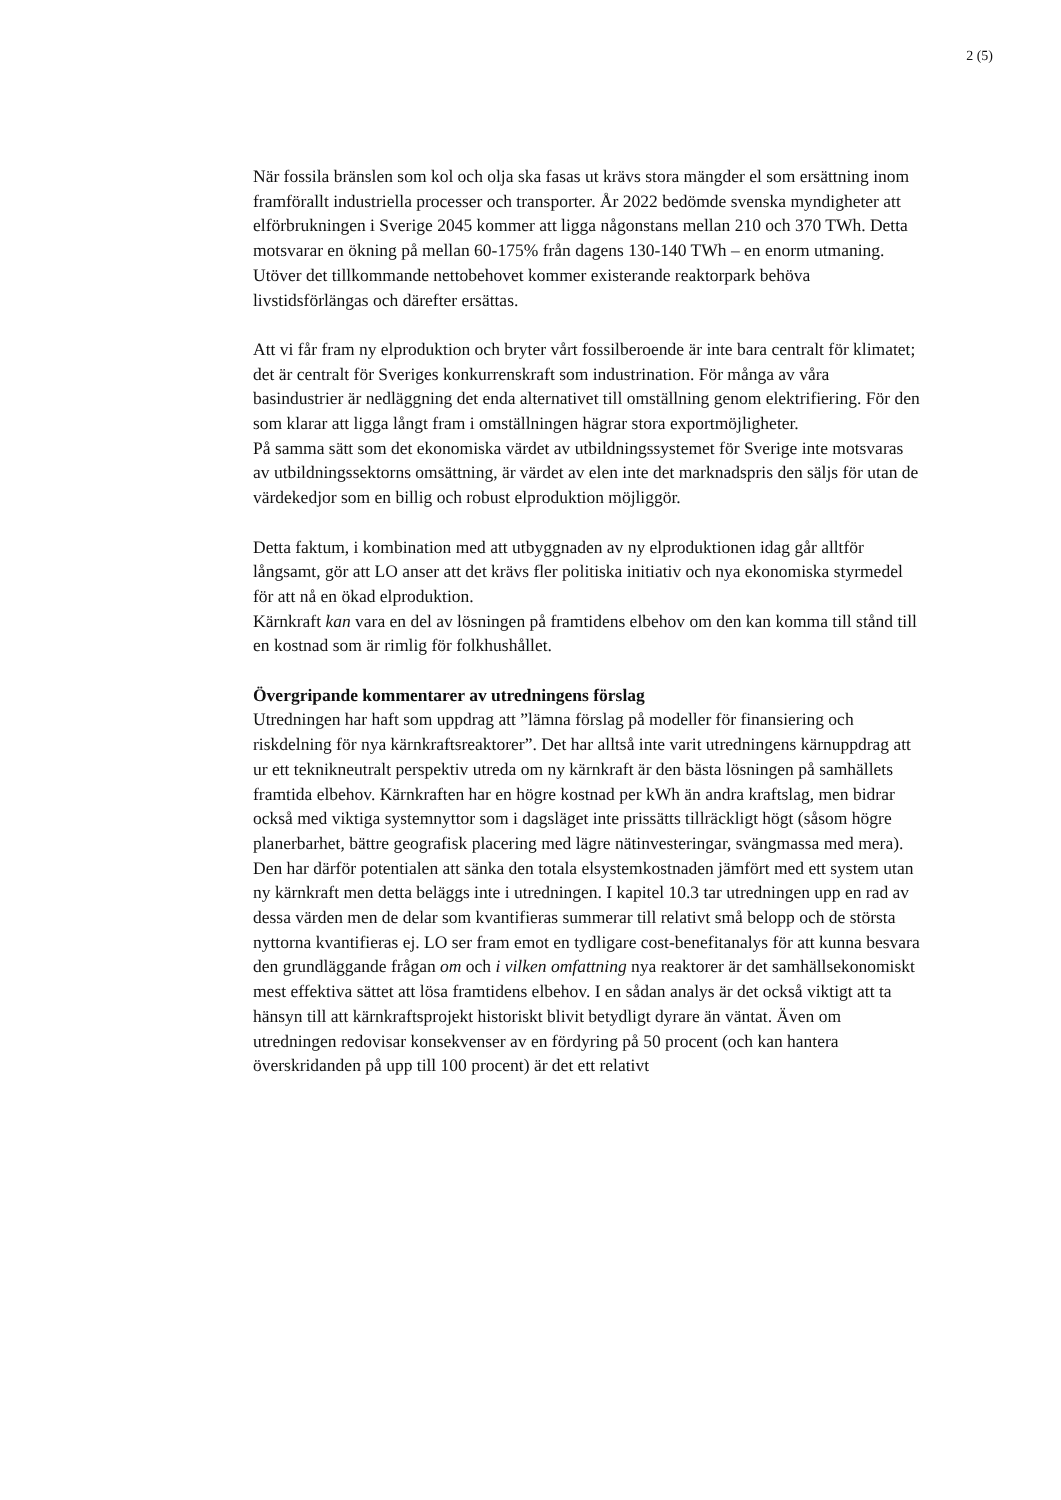2 (5)
När fossila bränslen som kol och olja ska fasas ut krävs stora mängder el som ersättning inom framförallt industriella processer och transporter. År 2022 bedömde svenska myndigheter att elförbrukningen i Sverige 2045 kommer att ligga någonstans mellan 210 och 370 TWh. Detta motsvarar en ökning på mellan 60-175% från dagens 130-140 TWh – en enorm utmaning. Utöver det tillkommande nettobehovet kommer existerande reaktorpark behöva livstidsförlängas och därefter ersättas.
Att vi får fram ny elproduktion och bryter vårt fossilberoende är inte bara centralt för klimatet; det är centralt för Sveriges konkurrenskraft som industrination. För många av våra basindustrier är nedläggning det enda alternativet till omställning genom elektrifiering. För den som klarar att ligga långt fram i omställningen hägrar stora exportmöjligheter.
På samma sätt som det ekonomiska värdet av utbildningssystemet för Sverige inte motsvaras av utbildningssektorns omsättning, är värdet av elen inte det marknadspris den säljs för utan de värdekedjor som en billig och robust elproduktion möjliggör.
Detta faktum, i kombination med att utbyggnaden av ny elproduktionen idag går alltför långsamt, gör att LO anser att det krävs fler politiska initiativ och nya ekonomiska styrmedel för att nå en ökad elproduktion.
Kärnkraft kan vara en del av lösningen på framtidens elbehov om den kan komma till stånd till en kostnad som är rimlig för folkhushållet.
Övergripande kommentarer av utredningens förslag
Utredningen har haft som uppdrag att ”lämna förslag på modeller för finansiering och riskdelning för nya kärnkraftsreaktorer”. Det har alltså inte varit utredningens kärnuppdrag att ur ett teknikneutralt perspektiv utreda om ny kärnkraft är den bästa lösningen på samhällets framtida elbehov. Kärnkraften har en högre kostnad per kWh än andra kraftslag, men bidrar också med viktiga systemnyttor som i dagsläget inte prissätts tillräckligt högt (såsom högre planerbarhet, bättre geografisk placering med lägre nätinvesteringar, svängmassa med mera). Den har därför potentialen att sänka den totala elsystemkostnaden jämfört med ett system utan ny kärnkraft men detta beläggs inte i utredningen. I kapitel 10.3 tar utredningen upp en rad av dessa värden men de delar som kvantifieras summerar till relativt små belopp och de största nyttorna kvantifieras ej. LO ser fram emot en tydligare cost-benefitanalys för att kunna besvara den grundläggande frågan om och i vilken omfattning nya reaktorer är det samhällsekonomiskt mest effektiva sättet att lösa framtidens elbehov. I en sådan analys är det också viktigt att ta hänsyn till att kärnkraftsprojekt historiskt blivit betydligt dyrare än väntat. Även om utredningen redovisar konsekvenser av en fördyring på 50 procent (och kan hantera överskridanden på upp till 100 procent) är det ett relativt